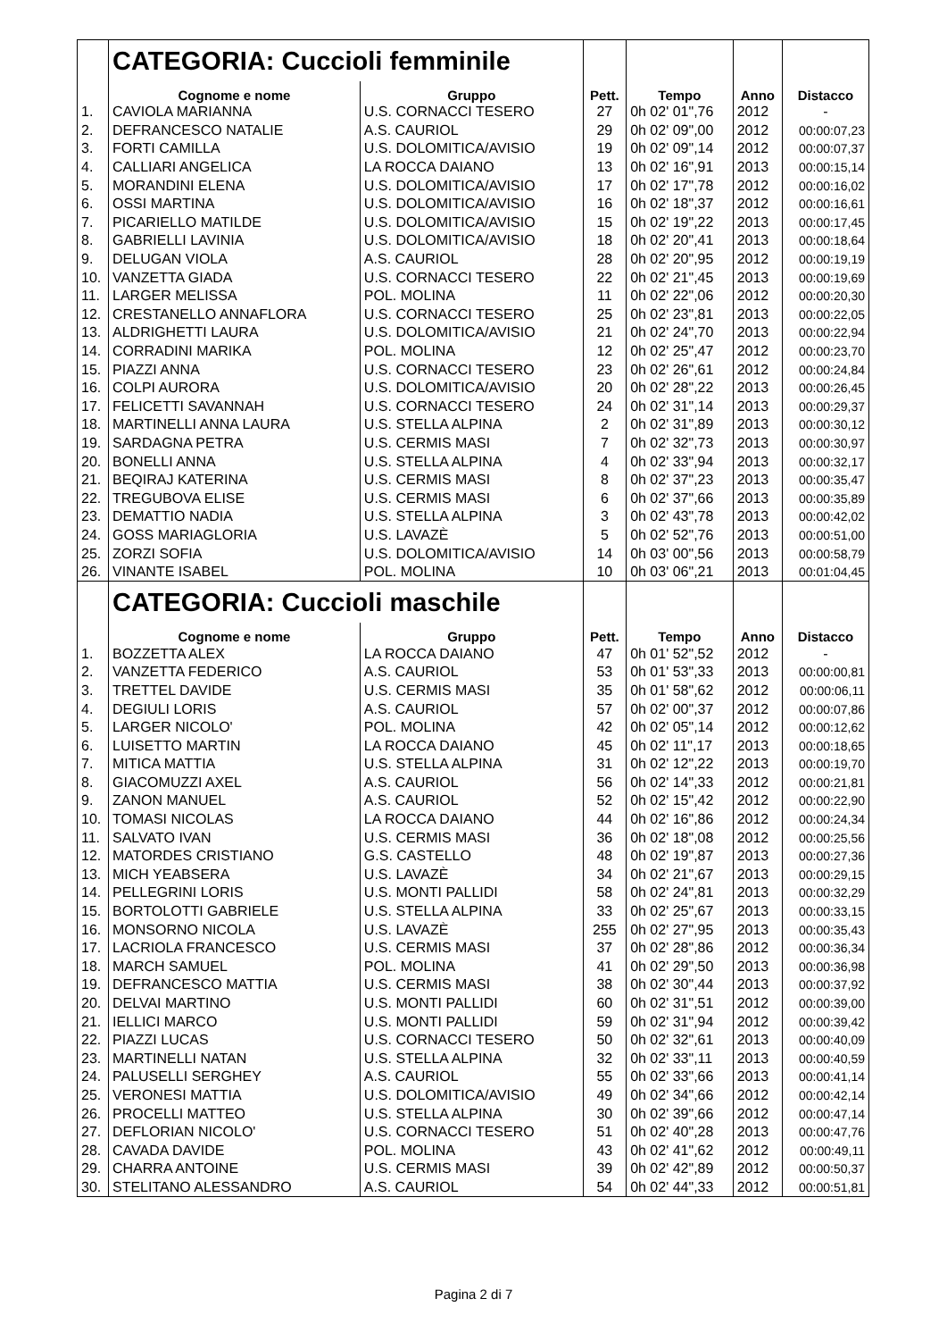| | CATEGORIA: Cuccioli femminile | | | | | |
| | Cognome e nome | Gruppo | Pett. | Tempo | Anno | Distacco |
| 1. | CAVIOLA MARIANNA | U.S. CORNACCI TESERO | 27 | 0h 02' 01",76 | 2012 | - |
| 2. | DEFRANCESCO NATALIE | A.S. CAURIOL | 29 | 0h 02' 09",00 | 2012 | 00:00:07,23 |
| 3. | FORTI CAMILLA | U.S. DOLOMITICA/AVISIO | 19 | 0h 02' 09",14 | 2012 | 00:00:07,37 |
| 4. | CALLIARI ANGELICA | LA ROCCA DAIANO | 13 | 0h 02' 16",91 | 2013 | 00:00:15,14 |
| 5. | MORANDINI ELENA | U.S. DOLOMITICA/AVISIO | 17 | 0h 02' 17",78 | 2012 | 00:00:16,02 |
| 6. | OSSI MARTINA | U.S. DOLOMITICA/AVISIO | 16 | 0h 02' 18",37 | 2012 | 00:00:16,61 |
| 7. | PICARIELLO MATILDE | U.S. DOLOMITICA/AVISIO | 15 | 0h 02' 19",22 | 2013 | 00:00:17,45 |
| 8. | GABRIELLI LAVINIA | U.S. DOLOMITICA/AVISIO | 18 | 0h 02' 20",41 | 2013 | 00:00:18,64 |
| 9. | DELUGAN VIOLA | A.S. CAURIOL | 28 | 0h 02' 20",95 | 2012 | 00:00:19,19 |
| 10. | VANZETTA GIADA | U.S. CORNACCI TESERO | 22 | 0h 02' 21",45 | 2013 | 00:00:19,69 |
| 11. | LARGER MELISSA | POL. MOLINA | 11 | 0h 02' 22",06 | 2012 | 00:00:20,30 |
| 12. | CRESTANELLO ANNAFLORA | U.S. CORNACCI TESERO | 25 | 0h 02' 23",81 | 2013 | 00:00:22,05 |
| 13. | ALDRIGHETTI LAURA | U.S. DOLOMITICA/AVISIO | 21 | 0h 02' 24",70 | 2013 | 00:00:22,94 |
| 14. | CORRADINI MARIKA | POL. MOLINA | 12 | 0h 02' 25",47 | 2012 | 00:00:23,70 |
| 15. | PIAZZI ANNA | U.S. CORNACCI TESERO | 23 | 0h 02' 26",61 | 2012 | 00:00:24,84 |
| 16. | COLPI AURORA | U.S. DOLOMITICA/AVISIO | 20 | 0h 02' 28",22 | 2013 | 00:00:26,45 |
| 17. | FELICETTI SAVANNAH | U.S. CORNACCI TESERO | 24 | 0h 02' 31",14 | 2013 | 00:00:29,37 |
| 18. | MARTINELLI ANNA LAURA | U.S. STELLA ALPINA | 2 | 0h 02' 31",89 | 2013 | 00:00:30,12 |
| 19. | SARDAGNA PETRA | U.S. CERMIS MASI | 7 | 0h 02' 32",73 | 2013 | 00:00:30,97 |
| 20. | BONELLI ANNA | U.S. STELLA ALPINA | 4 | 0h 02' 33",94 | 2013 | 00:00:32,17 |
| 21. | BEQIRAJ KATERINA | U.S. CERMIS MASI | 8 | 0h 02' 37",23 | 2013 | 00:00:35,47 |
| 22. | TREGUBOVA ELISE | U.S. CERMIS MASI | 6 | 0h 02' 37",66 | 2013 | 00:00:35,89 |
| 23. | DEMATTIO NADIA | U.S. STELLA ALPINA | 3 | 0h 02' 43",78 | 2013 | 00:00:42,02 |
| 24. | GOSS MARIAGLORIA | U.S. LAVAZÈ | 5 | 0h 02' 52",76 | 2013 | 00:00:51,00 |
| 25. | ZORZI SOFIA | U.S. DOLOMITICA/AVISIO | 14 | 0h 03' 00",56 | 2013 | 00:00:58,79 |
| 26. | VINANTE ISABEL | POL. MOLINA | 10 | 0h 03' 06",21 | 2013 | 00:01:04,45 |
| | CATEGORIA: Cuccioli maschile | | | | | |
| | Cognome e nome | Gruppo | Pett. | Tempo | Anno | Distacco |
| 1. | BOZZETTA ALEX | LA ROCCA DAIANO | 47 | 0h 01' 52",52 | 2012 | - |
| 2. | VANZETTA FEDERICO | A.S. CAURIOL | 53 | 0h 01' 53",33 | 2013 | 00:00:00,81 |
| 3. | TRETTEL DAVIDE | U.S. CERMIS MASI | 35 | 0h 01' 58",62 | 2012 | 00:00:06,11 |
| 4. | DEGIULI LORIS | A.S. CAURIOL | 57 | 0h 02' 00",37 | 2012 | 00:00:07,86 |
| 5. | LARGER NICOLO' | POL. MOLINA | 42 | 0h 02' 05",14 | 2012 | 00:00:12,62 |
| 6. | LUISETTO MARTIN | LA ROCCA DAIANO | 45 | 0h 02' 11",17 | 2013 | 00:00:18,65 |
| 7. | MITICA MATTIA | U.S. STELLA ALPINA | 31 | 0h 02' 12",22 | 2013 | 00:00:19,70 |
| 8. | GIACOMUZZI AXEL | A.S. CAURIOL | 56 | 0h 02' 14",33 | 2012 | 00:00:21,81 |
| 9. | ZANON MANUEL | A.S. CAURIOL | 52 | 0h 02' 15",42 | 2012 | 00:00:22,90 |
| 10. | TOMASI NICOLAS | LA ROCCA DAIANO | 44 | 0h 02' 16",86 | 2012 | 00:00:24,34 |
| 11. | SALVATO IVAN | U.S. CERMIS MASI | 36 | 0h 02' 18",08 | 2012 | 00:00:25,56 |
| 12. | MATORDES CRISTIANO | G.S. CASTELLO | 48 | 0h 02' 19",87 | 2013 | 00:00:27,36 |
| 13. | MICH YEABSERA | U.S. LAVAZÈ | 34 | 0h 02' 21",67 | 2013 | 00:00:29,15 |
| 14. | PELLEGRINI LORIS | U.S. MONTI PALLIDI | 58 | 0h 02' 24",81 | 2013 | 00:00:32,29 |
| 15. | BORTOLOTTI GABRIELE | U.S. STELLA ALPINA | 33 | 0h 02' 25",67 | 2013 | 00:00:33,15 |
| 16. | MONSORNO NICOLA | U.S. LAVAZÈ | 255 | 0h 02' 27",95 | 2013 | 00:00:35,43 |
| 17. | LACRIOLA FRANCESCO | U.S. CERMIS MASI | 37 | 0h 02' 28",86 | 2012 | 00:00:36,34 |
| 18. | MARCH SAMUEL | POL. MOLINA | 41 | 0h 02' 29",50 | 2013 | 00:00:36,98 |
| 19. | DEFRANCESCO MATTIA | U.S. CERMIS MASI | 38 | 0h 02' 30",44 | 2013 | 00:00:37,92 |
| 20. | DELVAI MARTINO | U.S. MONTI PALLIDI | 60 | 0h 02' 31",51 | 2012 | 00:00:39,00 |
| 21. | IELLICI MARCO | U.S. MONTI PALLIDI | 59 | 0h 02' 31",94 | 2012 | 00:00:39,42 |
| 22. | PIAZZI LUCAS | U.S. CORNACCI TESERO | 50 | 0h 02' 32",61 | 2013 | 00:00:40,09 |
| 23. | MARTINELLI NATAN | U.S. STELLA ALPINA | 32 | 0h 02' 33",11 | 2013 | 00:00:40,59 |
| 24. | PALUSELLI SERGHEY | A.S. CAURIOL | 55 | 0h 02' 33",66 | 2013 | 00:00:41,14 |
| 25. | VERONESI MATTIA | U.S. DOLOMITICA/AVISIO | 49 | 0h 02' 34",66 | 2012 | 00:00:42,14 |
| 26. | PROCELLI MATTEO | U.S. STELLA ALPINA | 30 | 0h 02' 39",66 | 2012 | 00:00:47,14 |
| 27. | DEFLORIAN NICOLO' | U.S. CORNACCI TESERO | 51 | 0h 02' 40",28 | 2013 | 00:00:47,76 |
| 28. | CAVADA DAVIDE | POL. MOLINA | 43 | 0h 02' 41",62 | 2012 | 00:00:49,11 |
| 29. | CHARRA ANTOINE | U.S. CERMIS MASI | 39 | 0h 02' 42",89 | 2012 | 00:00:50,37 |
| 30. | STELITANO ALESSANDRO | A.S. CAURIOL | 54 | 0h 02' 44",33 | 2012 | 00:00:51,81 |
Pagina 2 di 7